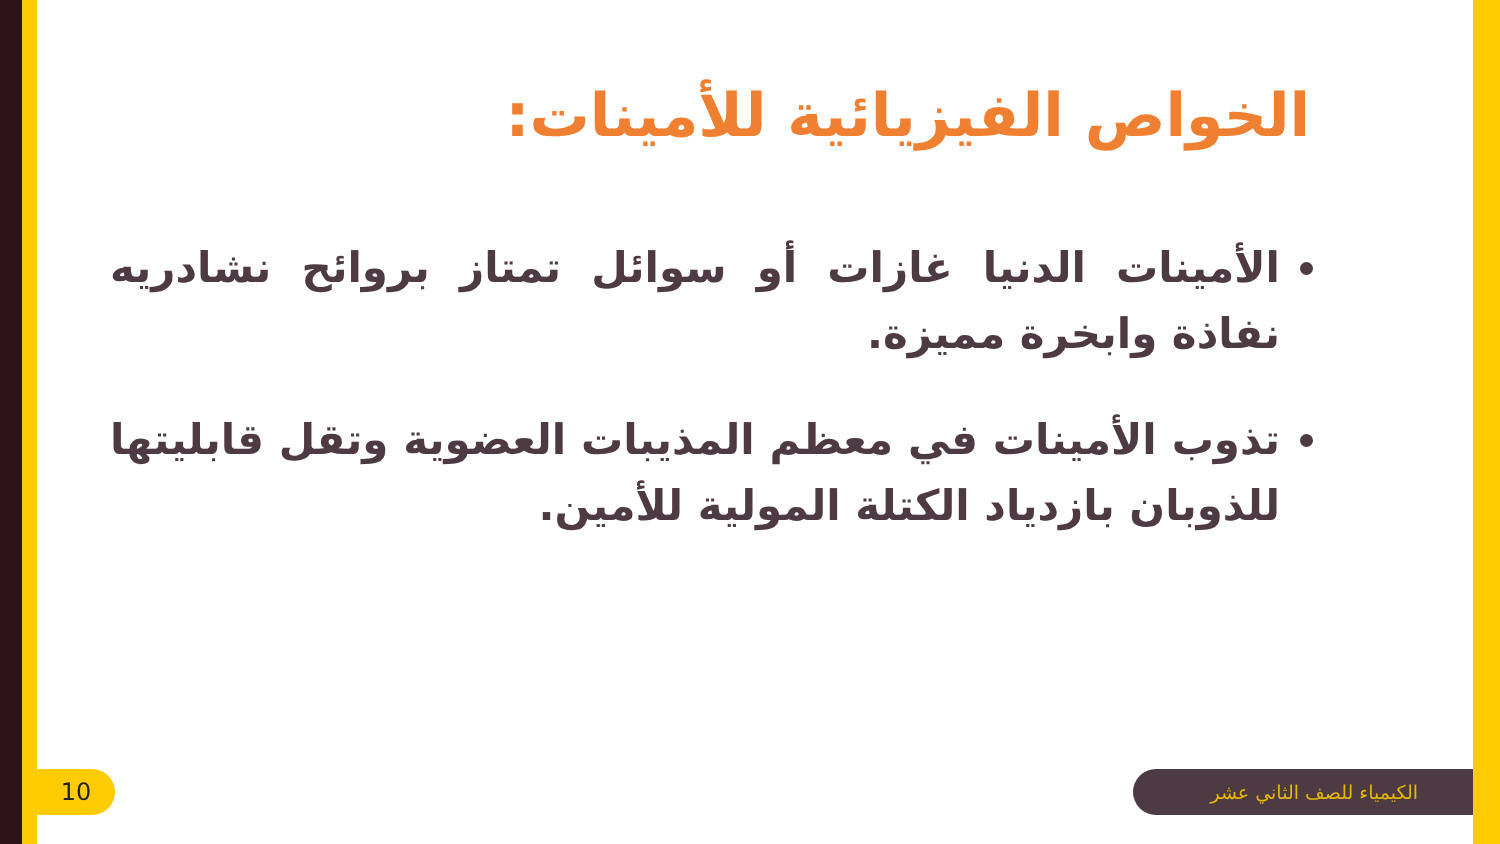الخواص الفيزيائية للأمينات:
الأمينات الدنيا غازات أو سوائل تمتاز بروائح نشادريه نفاذة وابخرة مميزة.
تذوب الأمينات في معظم المذيبات العضوية وتقل قابليتها للذوبان بازدياد الكتلة المولية للأمين.
10 الكيمياء للصف الثاني عشر